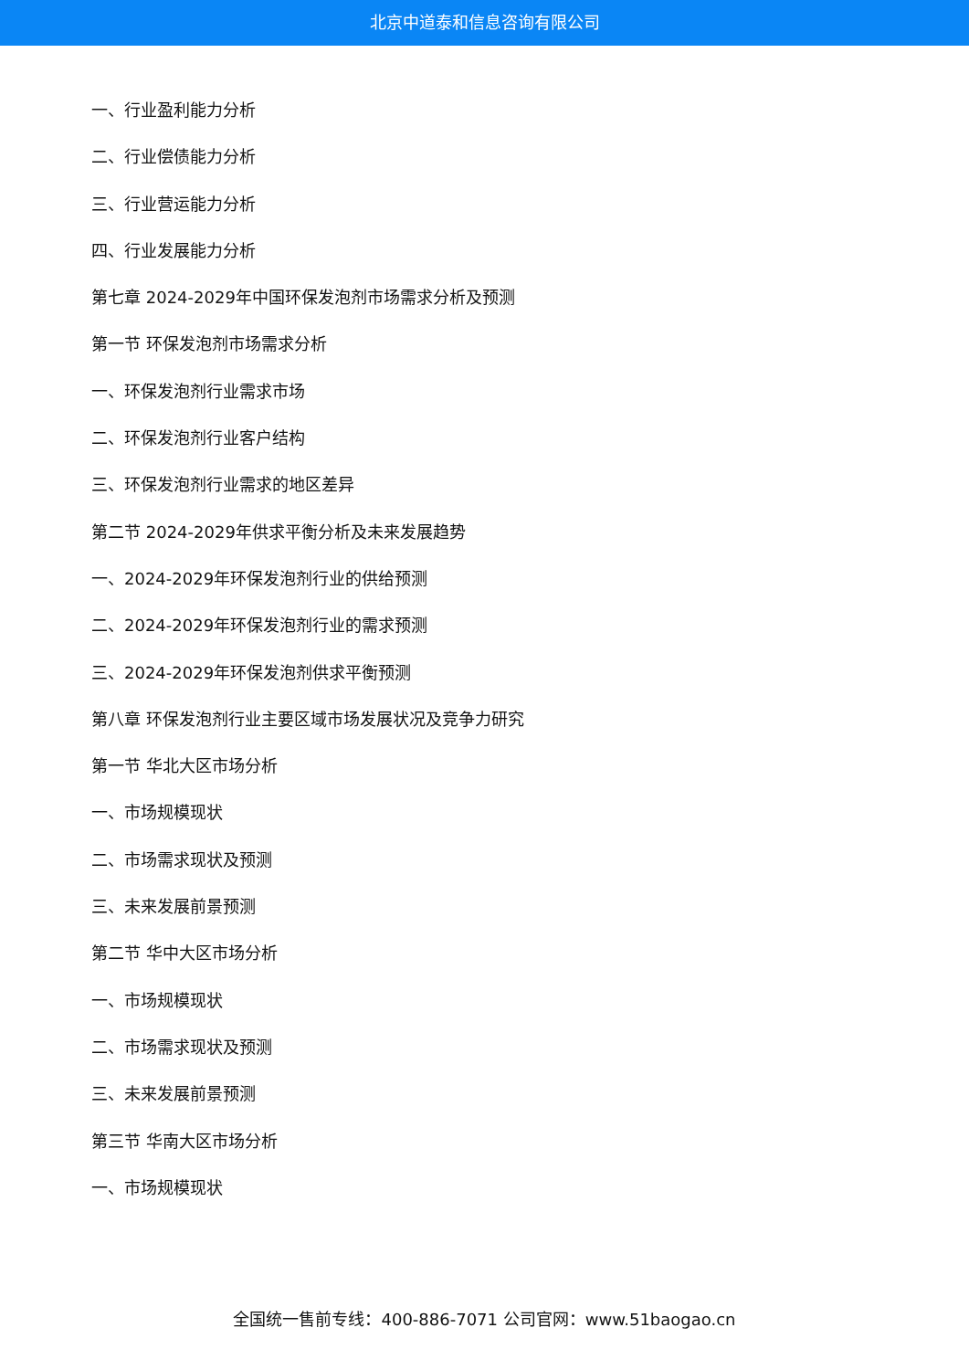北京中道泰和信息咨询有限公司
一、行业盈利能力分析
二、行业偿债能力分析
三、行业营运能力分析
四、行业发展能力分析
第七章 2024-2029年中国环保发泡剂市场需求分析及预测
第一节 环保发泡剂市场需求分析
一、环保发泡剂行业需求市场
二、环保发泡剂行业客户结构
三、环保发泡剂行业需求的地区差异
第二节 2024-2029年供求平衡分析及未来发展趋势
一、2024-2029年环保发泡剂行业的供给预测
二、2024-2029年环保发泡剂行业的需求预测
三、2024-2029年环保发泡剂供求平衡预测
第八章 环保发泡剂行业主要区域市场发展状况及竞争力研究
第一节 华北大区市场分析
一、市场规模现状
二、市场需求现状及预测
三、未来发展前景预测
第二节 华中大区市场分析
一、市场规模现状
二、市场需求现状及预测
三、未来发展前景预测
第三节 华南大区市场分析
一、市场规模现状
全国统一售前专线：400-886-7071 公司官网：www.51baogao.cn